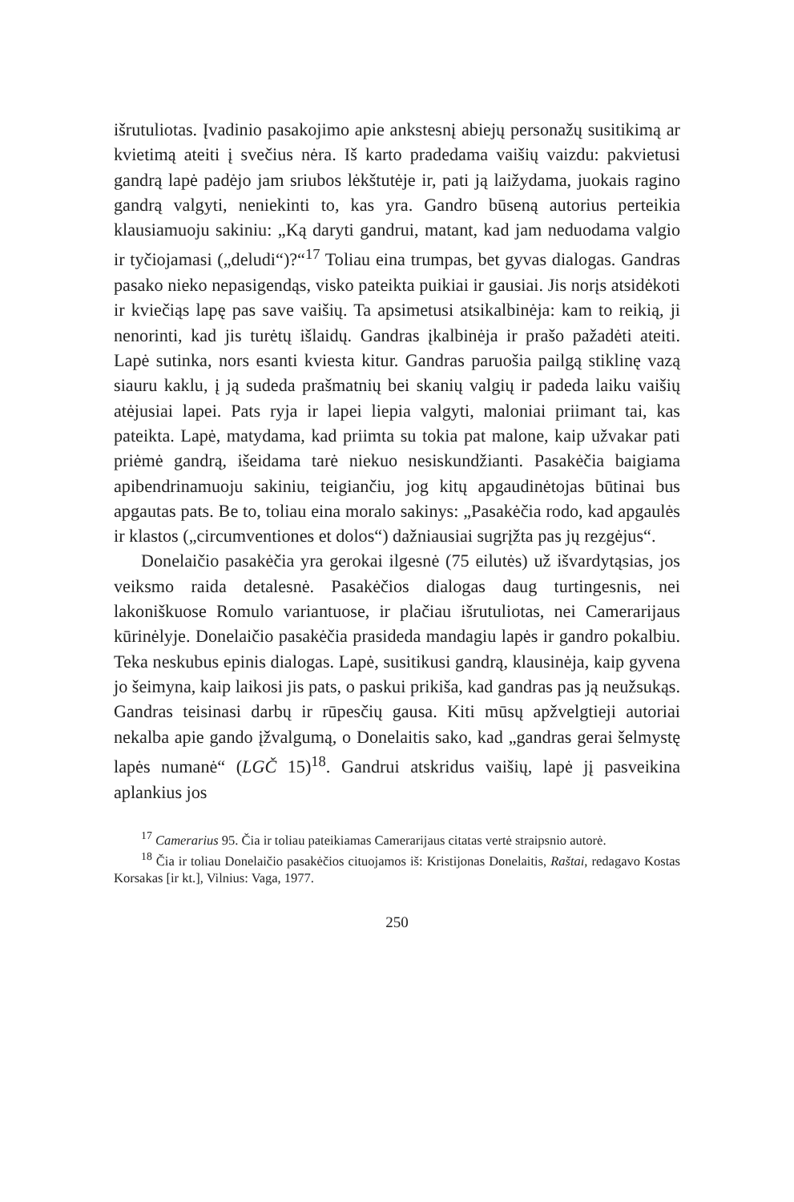išrutuliotas. Įvadinio pasakojimo apie ankstesnį abiejų personažų susitikimą ar kvietimą ateiti į svečius nėra. Iš karto pradedama vaišių vaizdu: pakvietusi gandrą lapė padėjo jam sriubos lėkštutėje ir, pati ją laižydama, juokais ragino gandrą valgyti, neniekinti to, kas yra. Gandro būseną autorius perteikia klausiamuoju sakiniu: „Ką daryti gandrui, matant, kad jam neduodama valgio ir tyčiojamasi („deludi“)?“<sup>17</sup> Toliau eina trumpas, bet gyvas dialogas. Gandras pasako nieko nepasigendąs, visko pateikta puikiai ir gausiai. Jis norįs atsidėkoti ir kviečiąs lapę pas save vaišių. Ta apsimetusi atsikalbinėja: kam to reikią, ji nenorinti, kad jis turėtų išlaidų. Gandras įkalbinėja ir prašo pažadėti ateiti. Lapė sutinka, nors esanti kviesta kitur. Gandras paruošia pailgą stiklinę vazą siauru kaklu, į ją sudeda prašmatnių bei skanių valgių ir padeda laiku vaišių atėjusiai lapei. Pats ryja ir lapei liepia valgyti, maloniai priimant tai, kas pateikta. Lapė, matydama, kad priimta su tokia pat malone, kaip užvakar pati priėmė gandrą, išeidama tarė niekuo nesiskundžianti. Pasakėčia baigiama apibendrinamuoju sakiniu, teigiančiu, jog kitų apgaudinėtojas būtinai bus apgautas pats. Be to, toliau eina moralo sakinys: „Pasakėčia rodo, kad apgaulės ir klastos („circumventiones et dolos“) dažniausiai sugrįžta pas jų rezgėjus“.
Donelaičio pasakėčia yra gerokai ilgesnė (75 eilutės) už išvardytąsias, jos veiksmo raida detalesnė. Pasakėčios dialogas daug turtingesnis, nei lakoniškuose Romulo variantuose, ir plačiau išrutuliotas, nei Camerarijaus kūrinėlyje. Donelaičio pasakėčia prasideda mandagiu lapės ir gandro pokalbiu. Teka neskubus epinis dialogas. Lapė, susitikusi gandrą, klausinėja, kaip gyvena jo šeimyna, kaip laikosi jis pats, o paskui prikiša, kad gandras pas ją neužsukąs. Gandras teisinasi darbų ir rūpesčių gausa. Kiti mūsų apžvelgtieji autoriai nekalba apie gando įžvalgumą, o Donelaitis sako, kad „gandras gerai šelmystę lapės numanė“ (LGČ 15)<sup>18</sup>. Gandrui atskridus vaišių, lapė jį pasveikina aplankius jos
<sup>17</sup> Camerarius 95. Čia ir toliau pateikiamas Camerarijaus citatas vertė straipsnio autorė.
<sup>18</sup> Čia ir toliau Donelaičio pasakėčios cituojamos iš: Kristijonas Donelaitis, Raštai, redagavo Kostas Korsakas [ir kt.], Vilnius: Vaga, 1977.
250